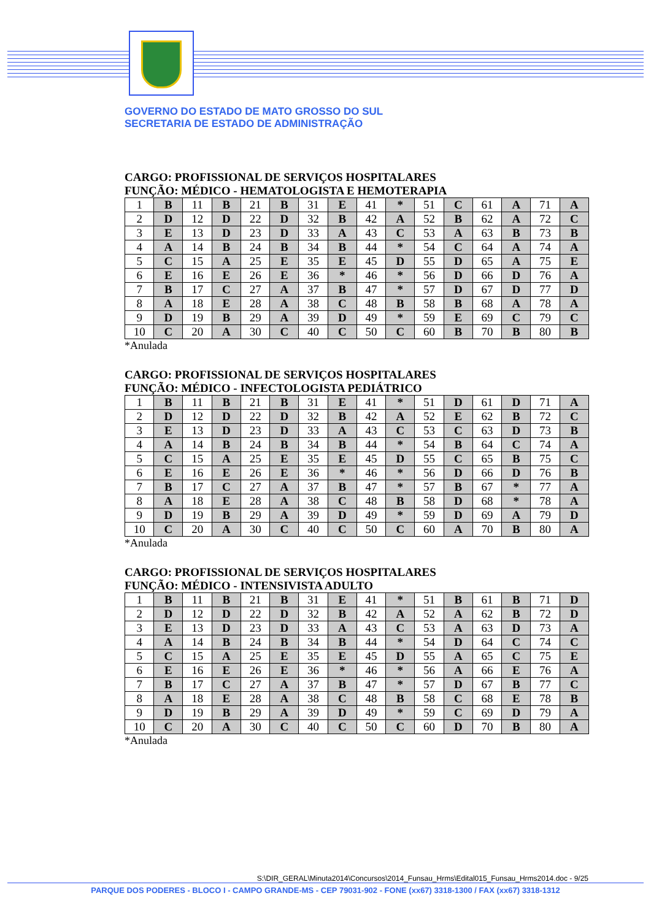GOVERNO DO ESTADO DE MATO GROSSO DO SUL
SECRETARIA DE ESTADO DE ADMINISTRAÇÃO
CARGO: PROFISSIONAL DE SERVIÇOS HOSPITALARES
FUNÇÃO: MÉDICO - HEMATOLOGISTA E HEMOTERAPIA
| 1 | B | 11 | B | 21 | B | 31 | E | 41 | * | 51 | C | 61 | A | 71 | A |
| 2 | D | 12 | D | 22 | D | 32 | B | 42 | A | 52 | B | 62 | A | 72 | C |
| 3 | E | 13 | D | 23 | D | 33 | A | 43 | C | 53 | A | 63 | B | 73 | B |
| 4 | A | 14 | B | 24 | B | 34 | B | 44 | * | 54 | C | 64 | A | 74 | A |
| 5 | C | 15 | A | 25 | E | 35 | E | 45 | D | 55 | D | 65 | A | 75 | E |
| 6 | E | 16 | E | 26 | E | 36 | * | 46 | * | 56 | D | 66 | D | 76 | A |
| 7 | B | 17 | C | 27 | A | 37 | B | 47 | * | 57 | D | 67 | D | 77 | D |
| 8 | A | 18 | E | 28 | A | 38 | C | 48 | B | 58 | B | 68 | A | 78 | A |
| 9 | D | 19 | B | 29 | A | 39 | D | 49 | * | 59 | E | 69 | C | 79 | C |
| 10 | C | 20 | A | 30 | C | 40 | C | 50 | C | 60 | B | 70 | B | 80 | B |
*Anulada
CARGO: PROFISSIONAL DE SERVIÇOS HOSPITALARES
FUNÇÃO: MÉDICO - INFECTOLOGISTA PEDIÁTRICO
| 1 | B | 11 | B | 21 | B | 31 | E | 41 | * | 51 | D | 61 | D | 71 | A |
| 2 | D | 12 | D | 22 | D | 32 | B | 42 | A | 52 | E | 62 | B | 72 | C |
| 3 | E | 13 | D | 23 | D | 33 | A | 43 | C | 53 | C | 63 | D | 73 | B |
| 4 | A | 14 | B | 24 | B | 34 | B | 44 | * | 54 | B | 64 | C | 74 | A |
| 5 | C | 15 | A | 25 | E | 35 | E | 45 | D | 55 | C | 65 | B | 75 | C |
| 6 | E | 16 | E | 26 | E | 36 | * | 46 | * | 56 | D | 66 | D | 76 | B |
| 7 | B | 17 | C | 27 | A | 37 | B | 47 | * | 57 | B | 67 | * | 77 | A |
| 8 | A | 18 | E | 28 | A | 38 | C | 48 | B | 58 | D | 68 | * | 78 | A |
| 9 | D | 19 | B | 29 | A | 39 | D | 49 | * | 59 | D | 69 | A | 79 | D |
| 10 | C | 20 | A | 30 | C | 40 | C | 50 | C | 60 | A | 70 | B | 80 | A |
*Anulada
CARGO: PROFISSIONAL DE SERVIÇOS HOSPITALARES
FUNÇÃO: MÉDICO - INTENSIVISTA ADULTO
| 1 | B | 11 | B | 21 | B | 31 | E | 41 | * | 51 | B | 61 | B | 71 | D |
| 2 | D | 12 | D | 22 | D | 32 | B | 42 | A | 52 | A | 62 | B | 72 | D |
| 3 | E | 13 | D | 23 | D | 33 | A | 43 | C | 53 | A | 63 | D | 73 | A |
| 4 | A | 14 | B | 24 | B | 34 | B | 44 | * | 54 | D | 64 | C | 74 | C |
| 5 | C | 15 | A | 25 | E | 35 | E | 45 | D | 55 | A | 65 | C | 75 | E |
| 6 | E | 16 | E | 26 | E | 36 | * | 46 | * | 56 | A | 66 | E | 76 | A |
| 7 | B | 17 | C | 27 | A | 37 | B | 47 | * | 57 | D | 67 | B | 77 | C |
| 8 | A | 18 | E | 28 | A | 38 | C | 48 | B | 58 | C | 68 | E | 78 | B |
| 9 | D | 19 | B | 29 | A | 39 | D | 49 | * | 59 | C | 69 | D | 79 | A |
| 10 | C | 20 | A | 30 | C | 40 | C | 50 | C | 60 | D | 70 | B | 80 | A |
*Anulada
S:\DIR_GERAL\Minuta2014\Concursos\2014_Funsau_Hrms\Edital015_Funsau_Hrms2014.doc - 9/25
PARQUE DOS PODERES - BLOCO I - CAMPO GRANDE-MS - CEP 79031-902 - FONE (xx67) 3318-1300 / FAX (xx67) 3318-1312